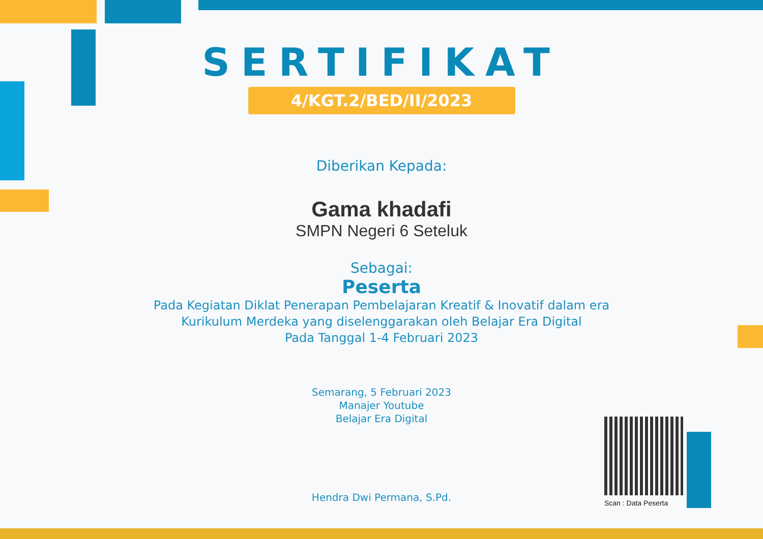SERTIFIKAT
4/KGT.2/BED/II/2023
Diberikan Kepada:
Gama khadafi
SMPN Negeri 6 Seteluk
Sebagai:
Peserta
Pada Kegiatan Diklat Penerapan Pembelajaran Kreatif & Inovatif dalam era
Kurikulum Merdeka yang diselenggarakan oleh Belajar Era Digital
Pada Tanggal 1-4 Februari 2023
Semarang, 5 Februari 2023
Manajer Youtube
Belajar Era Digital
Hendra Dwi Permana, S.Pd.
Scan : Data Peserta